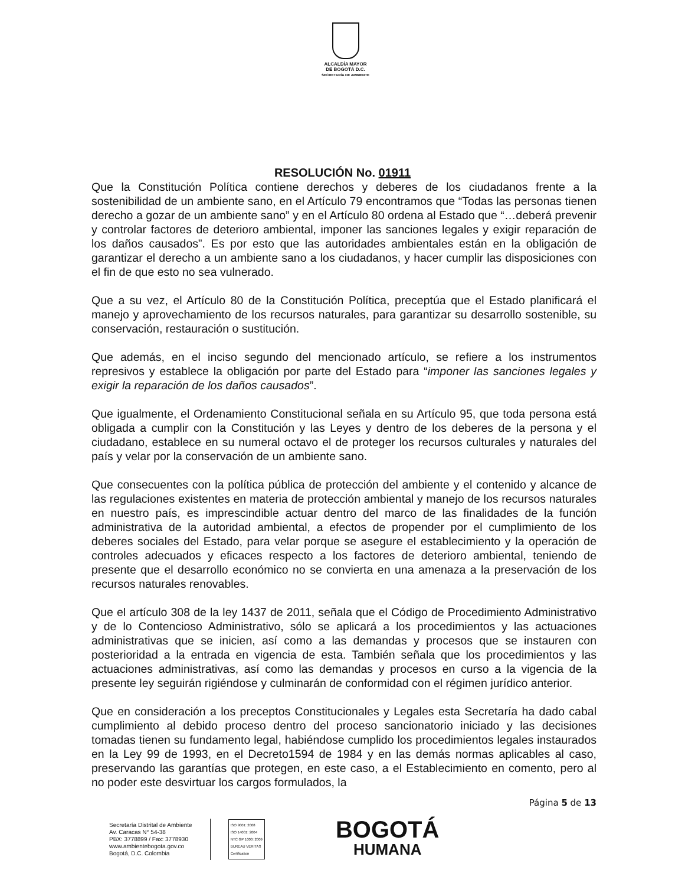ALCALDÍA MAYOR
DE BOGOTÁ D.C.
SECRETARÍA DE AMBIENTE
RESOLUCIÓN No. 01911
Que la Constitución Política contiene derechos y deberes de los ciudadanos frente a la sostenibilidad de un ambiente sano, en el Artículo 79 encontramos que “Todas las personas tienen derecho a gozar de un ambiente sano” y en el Artículo 80 ordena al Estado que “…deberá prevenir y controlar factores de deterioro ambiental, imponer las sanciones legales y exigir reparación de los daños causados”. Es por esto que las autoridades ambientales están en la obligación de garantizar el derecho a un ambiente sano a los ciudadanos, y hacer cumplir las disposiciones con el fin de que esto no sea vulnerado.
Que a su vez, el Artículo 80 de la Constitución Política, preceptúa que el Estado planificará el manejo y aprovechamiento de los recursos naturales, para garantizar su desarrollo sostenible, su conservación, restauración o sustitución.
Que además, en el inciso segundo del mencionado artículo, se refiere a los instrumentos represivos y establece la obligación por parte del Estado para “imponer las sanciones legales y exigir la reparación de los daños causados”.
Que igualmente, el Ordenamiento Constitucional señala en su Artículo 95, que toda persona está obligada a cumplir con la Constitución y las Leyes y dentro de los deberes de la persona y el ciudadano, establece en su numeral octavo el de proteger los recursos culturales y naturales del país y velar por la conservación de un ambiente sano.
Que consecuentes con la política pública de protección del ambiente y el contenido y alcance de las regulaciones existentes en materia de protección ambiental y manejo de los recursos naturales en nuestro país, es imprescindible actuar dentro del marco de las finalidades de la función administrativa de la autoridad ambiental, a efectos de propender por el cumplimiento de los deberes sociales del Estado, para velar porque se asegure el establecimiento y la operación de controles adecuados y eficaces respecto a los factores de deterioro ambiental, teniendo de presente que el desarrollo económico no se convierta en una amenaza a la preservación de los recursos naturales renovables.
Que el artículo 308 de la ley 1437 de 2011, señala que el Código de Procedimiento Administrativo y de lo Contencioso Administrativo, sólo se aplicará a los procedimientos y las actuaciones administrativas que se inicien, así como a las demandas y procesos que se instauren con posterioridad a la entrada en vigencia de esta. También señala que los procedimientos y las actuaciones administrativas, así como las demandas y procesos en curso a la vigencia de la presente ley seguirán rigiéndose y culminarán de conformidad con el régimen jurídico anterior.
Que en consideración a los preceptos Constitucionales y Legales esta Secretaría ha dado cabal cumplimiento al debido proceso dentro del proceso sancionatorio iniciado y las decisiones tomadas tienen su fundamento legal, habiéndose cumplido los procedimientos legales instaurados en la Ley 99 de 1993, en el Decreto1594 de 1984 y en las demás normas aplicables al caso, preservando las garantías que protegen, en este caso, a el Establecimiento en comento, pero al no poder este desvirtuar los cargos formulados, la
Página 5 de 13
Secretaría Distrital de Ambiente
Av. Caracas N° 54-38
PBX: 3778899 / Fax: 3778930
www.ambientebogota.gov.co
Bogotá, D.C. Colombia
ISO 9001: 2008
ISO 14001: 2004
NTC GP 1000: 2009
BUREAU VERITAS
Certification
BOGOTÁ
HUMANA